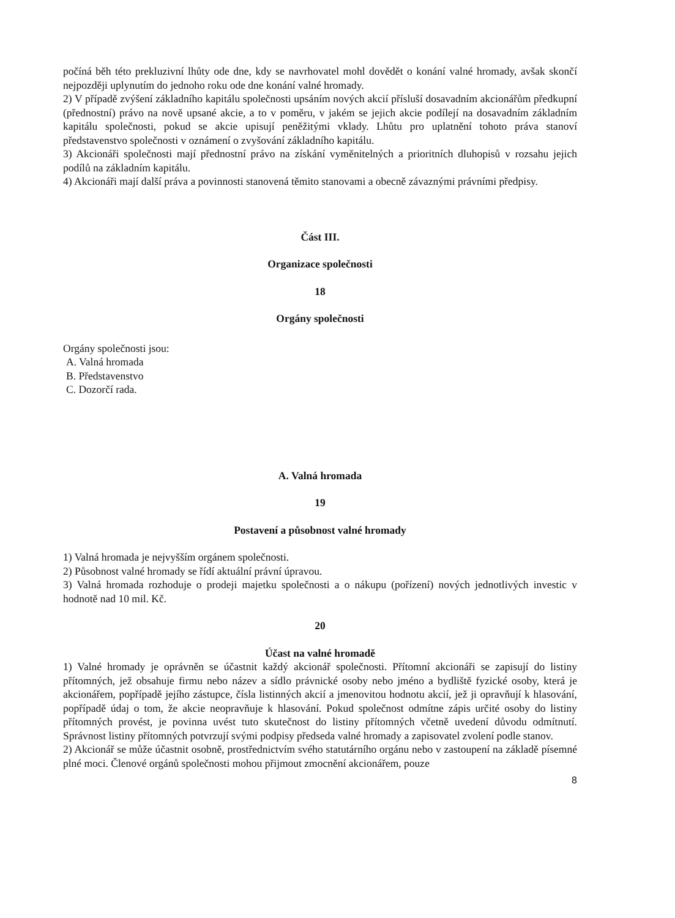počíná běh této prekluzivní lhůty ode dne, kdy se navrhovatel mohl dovědět o konání valné hromady, avšak skončí nejpozději uplynutím do jednoho roku ode dne konání valné hromady.
2) V případě zvýšení základního kapitálu společnosti upsáním nových akcií přísluší dosavadním akcionářům předkupní (přednostní) právo na nově upsané akcie, a to v poměru, v jakém se jejich akcie podílejí na dosavadním základním kapitálu společnosti, pokud se akcie upisují peněžitými vklady. Lhůtu pro uplatnění tohoto práva stanoví představenstvo společnosti v oznámení o zvyšování základního kapitálu.
3) Akcionáři společnosti mají přednostní právo na získání vyměnitelných a prioritních dluhopisů v rozsahu jejich podílů na základním kapitálu.
4) Akcionáři mají další práva a povinnosti stanovená těmito stanovami a obecně závaznými právními předpisy.
Část III.
Organizace společnosti
18
Orgány společnosti
Orgány společnosti jsou:
A. Valná hromada
B. Představenstvo
C. Dozorčí rada.
A. Valná hromada
19
Postavení a působnost valné hromady
1) Valná hromada je nejvyšším orgánem společnosti.
2) Působnost valné hromady se řídí aktuální právní úpravou.
3) Valná hromada rozhoduje o prodeji majetku společnosti a o nákupu (pořízení) nových jednotlivých investic v hodnotě nad 10 mil. Kč.
20
Účast na valné hromadě
1) Valné hromady je oprávněn se účastnit každý akcionář společnosti. Přítomní akcionáři se zapisují do listiny přítomných, jež obsahuje firmu nebo název a sídlo právnické osoby nebo jméno a bydliště fyzické osoby, která je akcionářem, popřípadě jejího zástupce, čísla listinných akcií a jmenovitou hodnotu akcií, jež ji opravňují k hlasování, popřípadě údaj o tom, že akcie neopravňuje k hlasování. Pokud společnost odmítne zápis určité osoby do listiny přítomných provést, je povinna uvést tuto skutečnost do listiny přítomných včetně uvedení důvodu odmítnutí. Správnost listiny přítomných potvrzují svými podpisy předseda valné hromady a zapisovatel zvolení podle stanov.
2) Akcionář se může účastnit osobně, prostřednictvím svého statutárního orgánu nebo v zastoupení na základě písemné plné moci. Členové orgánů společnosti mohou přijmout zmocnění akcionářem, pouze
8